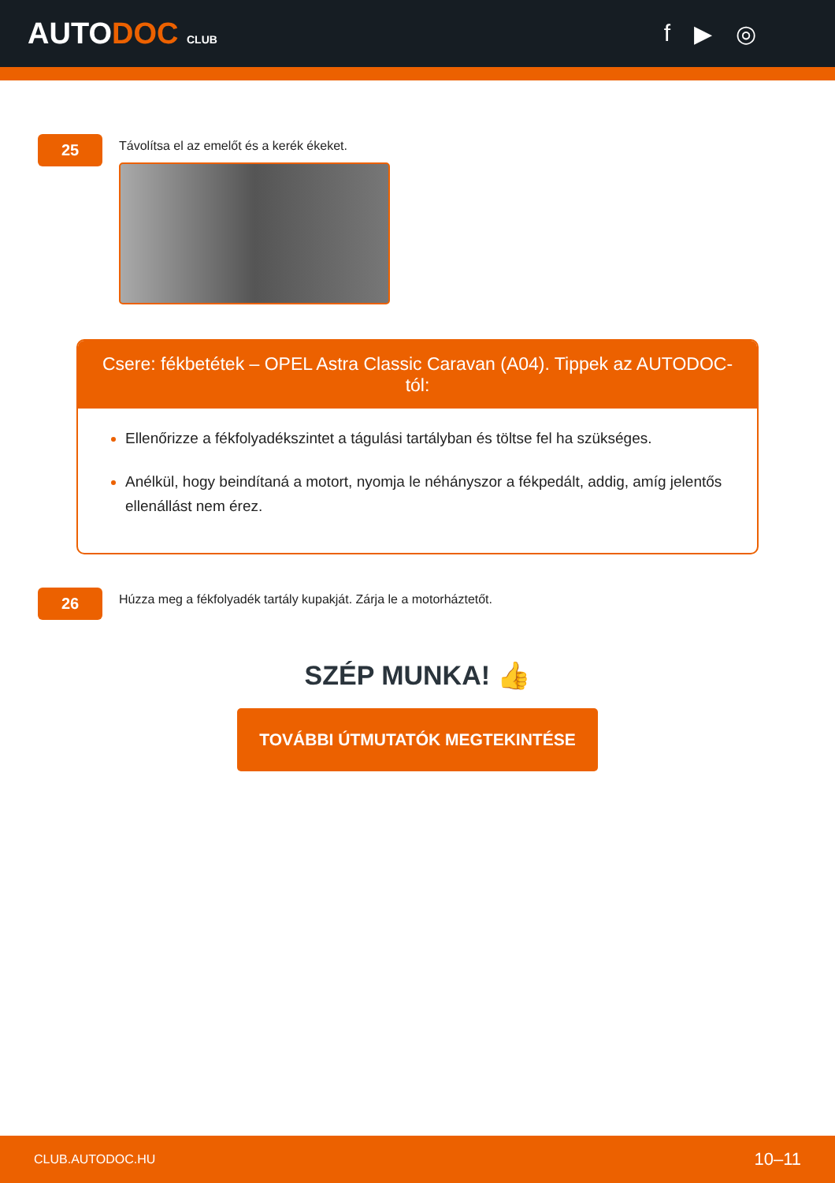AUTODOC CLUB
f ▶ ◎
25
Távolítsa el az emelőt és a kerék ékeket.
Csere: fékbetétek – OPEL Astra Classic Caravan (A04). Tippek az AUTODOC-tól:
Ellenőrizze a fékfolyadékszintet a tágulási tartályban és töltse fel ha szükséges.
Anélkül, hogy beindítaná a motort, nyomja le néhányszor a fékpedált, addig, amíg jelentős ellenállást nem érez.
26
Húzza meg a fékfolyadék tartály kupakját. Zárja le a motorháztetőt.
SZÉP MUNKA! 👍
TOVÁBBI ÚTMUTATÓK MEGTEKINTÉSE
CLUB.AUTODOC.HU 10–11